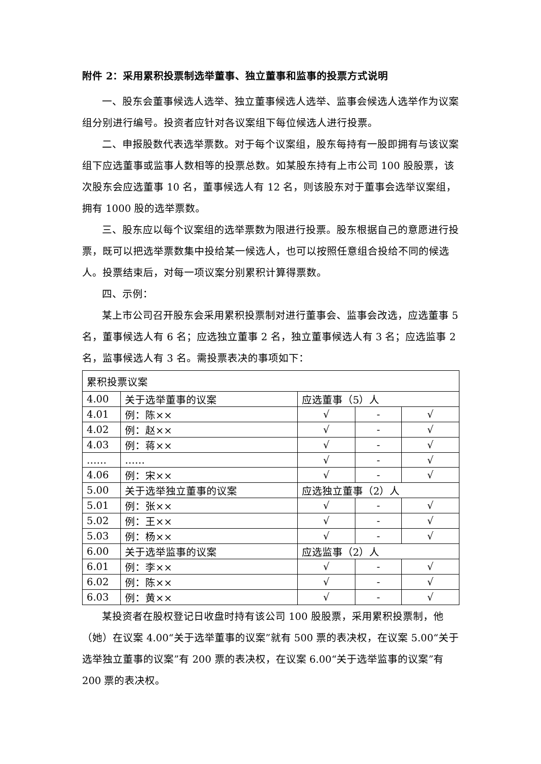附件 2：采用累积投票制选举董事、独立董事和监事的投票方式说明
一、股东会董事候选人选举、独立董事候选人选举、监事会候选人选举作为议案组分别进行编号。投资者应针对各议案组下每位候选人进行投票。
二、申报股数代表选举票数。对于每个议案组，股东每持有一股即拥有与该议案组下应选董事或监事人数相等的投票总数。如某股东持有上市公司 100 股股票，该次股东会应选董事 10 名，董事候选人有 12 名，则该股东对于董事会选举议案组，拥有 1000 股的选举票数。
三、股东应以每个议案组的选举票数为限进行投票。股东根据自己的意愿进行投票，既可以把选举票数集中投给某一候选人，也可以按照任意组合投给不同的候选人。投票结束后，对每一项议案分别累积计算得票数。
四、示例：
某上市公司召开股东会采用累积投票制对进行董事会、监事会改选，应选董事 5 名，董事候选人有 6 名；应选独立董事 2 名，独立董事候选人有 3 名；应选监事 2 名，监事候选人有 3 名。需投票表决的事项如下：
| 累积投票议案 | | | | |
| 4.00 | 关于选举董事的议案 | 应选董事（5）人 | | |
| 4.01 | 例：陈×× | √ | - | √ |
| 4.02 | 例：赵×× | √ | - | √ |
| 4.03 | 例：蒋×× | √ | - | √ |
| …… | …… | √ | - | √ |
| 4.06 | 例：宋×× | √ | - | √ |
| 5.00 | 关于选举独立董事的议案 | 应选独立董事（2）人 | | |
| 5.01 | 例：张×× | √ | - | √ |
| 5.02 | 例：王×× | √ | - | √ |
| 5.03 | 例：杨×× | √ | - | √ |
| 6.00 | 关于选举监事的议案 | 应选监事（2）人 | | |
| 6.01 | 例：李×× | √ | - | √ |
| 6.02 | 例：陈×× | √ | - | √ |
| 6.03 | 例：黄×× | √ | - | √ |
某投资者在股权登记日收盘时持有该公司 100 股股票，采用累积投票制，他（她）在议案 4.00“关于选举董事的议案”就有 500 票的表决权，在议案 5.00“关于选举独立董事的议案”有 200 票的表决权，在议案 6.00“关于选举监事的议案”有 200 票的表决权。